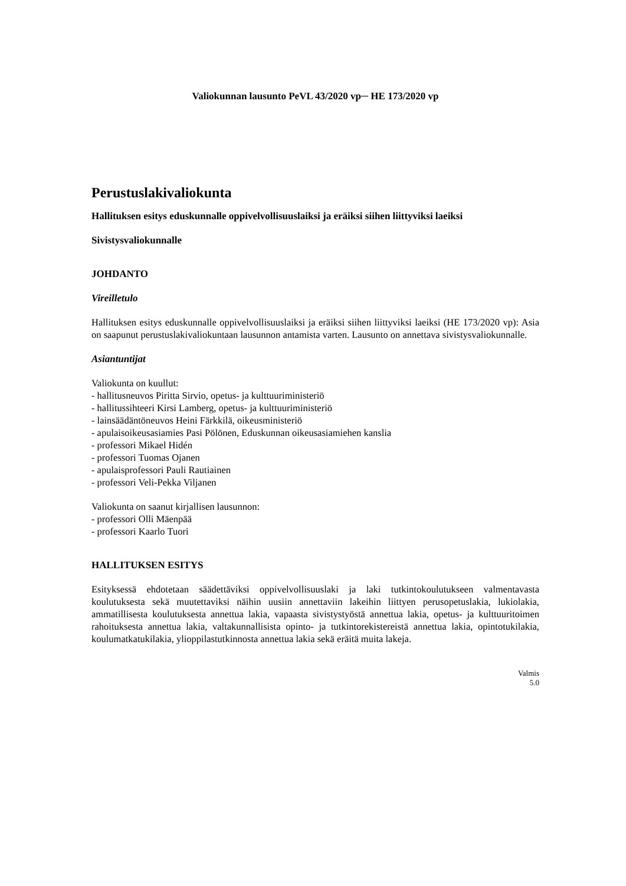Valiokunnan lausunto PeVL 43/2020 vp─ HE 173/2020 vp
Perustuslakivaliokunta
Hallituksen esitys eduskunnalle oppivelvollisuuslaiksi ja eräiksi siihen liittyviksi laeiksi
Sivistysvaliokunnalle
JOHDANTO
Vireilletulo
Hallituksen esitys eduskunnalle oppivelvollisuuslaiksi ja eräiksi siihen liittyviksi laeiksi (HE 173/2020 vp): Asia on saapunut perustuslakivaliokuntaan lausunnon antamista varten. Lausunto on annettava sivistysvaliokunnalle.
Asiantuntijat
Valiokunta on kuullut:
- hallitusneuvos Piritta Sirvio, opetus- ja kulttuuriministeriö
- hallitussihteeri Kirsi Lamberg, opetus- ja kulttuuriministeriö
- lainsäädäntöneuvos Heini Färkkilä, oikeusministeriö
- apulaisoikeusasiamies Pasi Pölönen, Eduskunnan oikeusasiamiehen kanslia
- professori Mikael Hidén
- professori Tuomas Ojanen
- apulaisprofessori Pauli Rautiainen
- professori Veli-Pekka Viljanen
Valiokunta on saanut kirjallisen lausunnon:
- professori Olli Mäenpää
- professori Kaarlo Tuori
HALLITUKSEN ESITYS
Esityksessä ehdotetaan säädettäviksi oppivelvollisuuslaki ja laki tutkintokoulutukseen valmentavasta koulutuksesta sekä muutettaviksi näihin uusiin annettaviin lakeihin liittyen perusopetuslakia, lukiolakia, ammatillisesta koulutuksesta annettua lakia, vapaasta sivistystyöstä annettua lakia, opetus- ja kulttuuritoimen rahoituksesta annettua lakia, valtakunnallisista opinto- ja tutkintorekistereistä annettua lakia, opintotukilakia, koulumatkatukilakia, ylioppilastutkinnosta annettua lakia sekä eräitä muita lakeja.
Valmis
5.0